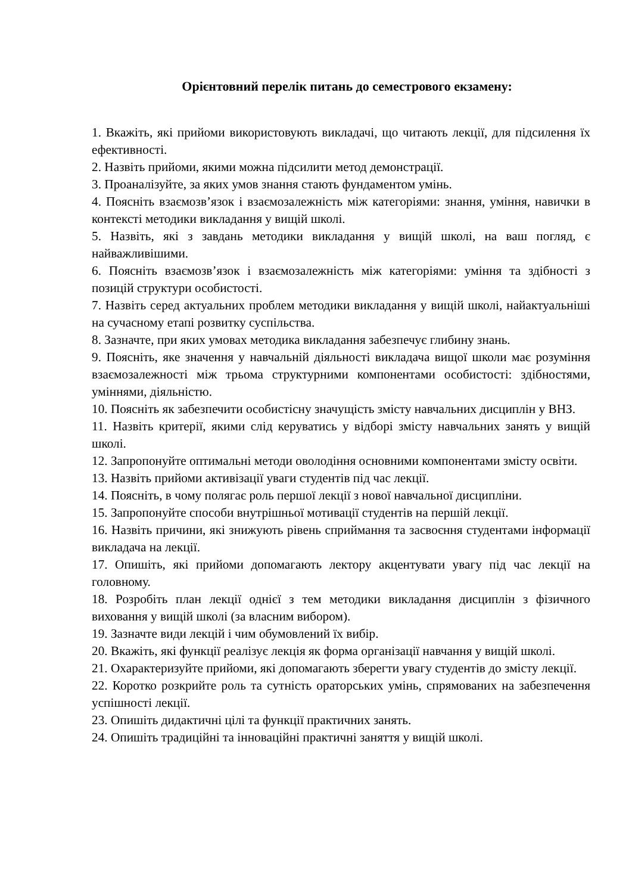Орієнтовний перелік питань до семестрового екзамену:
1. Вкажіть, які прийоми використовують викладачі, що читають лекції, для підсилення їх ефективності.
2. Назвіть прийоми, якими можна підсилити метод демонстрації.
3. Проаналізуйте, за яких умов знання стають фундаментом умінь.
4. Поясніть взаємозв’язок і взаємозалежність між категоріями: знання, уміння, навички в контексті методики викладання у вищій школі.
5. Назвіть, які з завдань методики викладання у вищій школі, на ваш погляд, є найважливішими.
6. Поясніть взаємозв’язок і взаємозалежність між категоріями: уміння та здібності з позицій структури особистості.
7. Назвіть серед актуальних проблем методики викладання у вищій школі, найактуальніші на сучасному етапі розвитку суспільства.
8. Зазначте, при яких умовах методика викладання забезпечує глибину знань.
9. Поясніть, яке значення у навчальній діяльності викладача вищої школи має розуміння взаємозалежності між трьома структурними компонентами особистості: здібностями, уміннями, діяльністю.
10. Поясніть як забезпечити особистісну значущість змісту навчальних дисциплін у ВНЗ.
11. Назвіть критерії, якими слід керуватись у відборі змісту навчальних занять у вищій школі.
12. Запропонуйте оптимальні методи оволодіння основними компонентами змісту освіти.
13. Назвіть прийоми активізації уваги студентів під час лекції.
14. Поясніть, в чому полягає роль першої лекції з нової навчальної дисципліни.
15. Запропонуйте способи внутрішньої мотивації студентів на першій лекції.
16. Назвіть причини, які знижують рівень сприймання та засвоєння студентами інформації викладача на лекції.
17. Опишіть, які прийоми допомагають лектору акцентувати увагу під час лекції на головному.
18. Розробіть план лекції однієї з тем методики викладання дисциплін з фізичного виховання у вищій школі (за власним вибором).
19. Зазначте види лекцій і чим обумовлений їх вибір.
20. Вкажіть, які функції реалізує лекція як форма організації навчання у вищій школі.
21. Охарактеризуйте прийоми, які допомагають зберегти увагу студентів до змісту лекції.
22. Коротко розкрийте роль та сутність ораторських умінь, спрямованих на забезпечення успішності лекції.
23. Опишіть дидактичні цілі та функції практичних занять.
24. Опишіть традиційні та інноваційні практичні заняття у вищій школі.